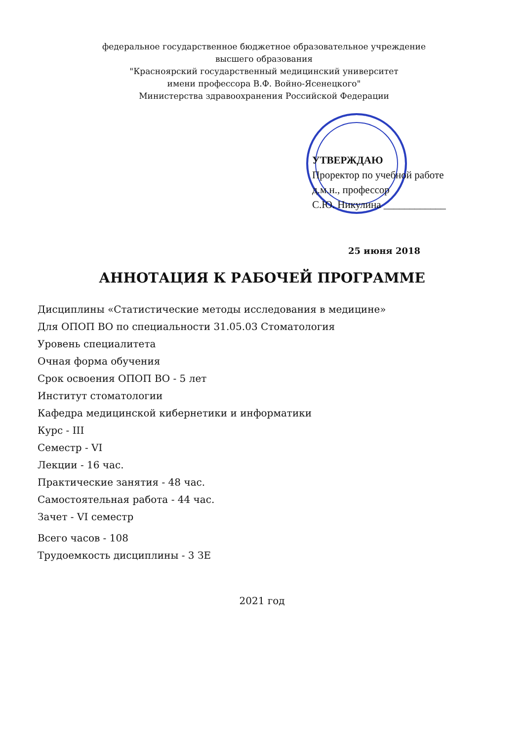федеральное государственное бюджетное образовательное учреждение
высшего образования
"Красноярский государственный медицинский университет
имени профессора В.Ф. Войно-Ясенецкого"
Министерства здравоохранения Российской Федерации
УТВЕРЖДАЮ
Проректор по учебной работе
д.м.н., профессор
С.Ю. Никулина ____________
25 июня 2018
АННОТАЦИЯ К РАБОЧЕЙ ПРОГРАММЕ
Дисциплины «Статистические методы исследования в медицине»
Для ОПОП ВО по специальности 31.05.03 Стоматология
Уровень специалитета
Очная форма обучения
Срок освоения ОПОП ВО - 5 лет
Институт стоматологии
Кафедра медицинской кибернетики и информатики
Курс - III
Семестр - VI
Лекции - 16 час.
Практические занятия - 48 час.
Самостоятельная работа - 44 час.
Зачет - VI семестр
Всего часов - 108
Трудоемкость дисциплины - 3 ЗЕ
2021 год